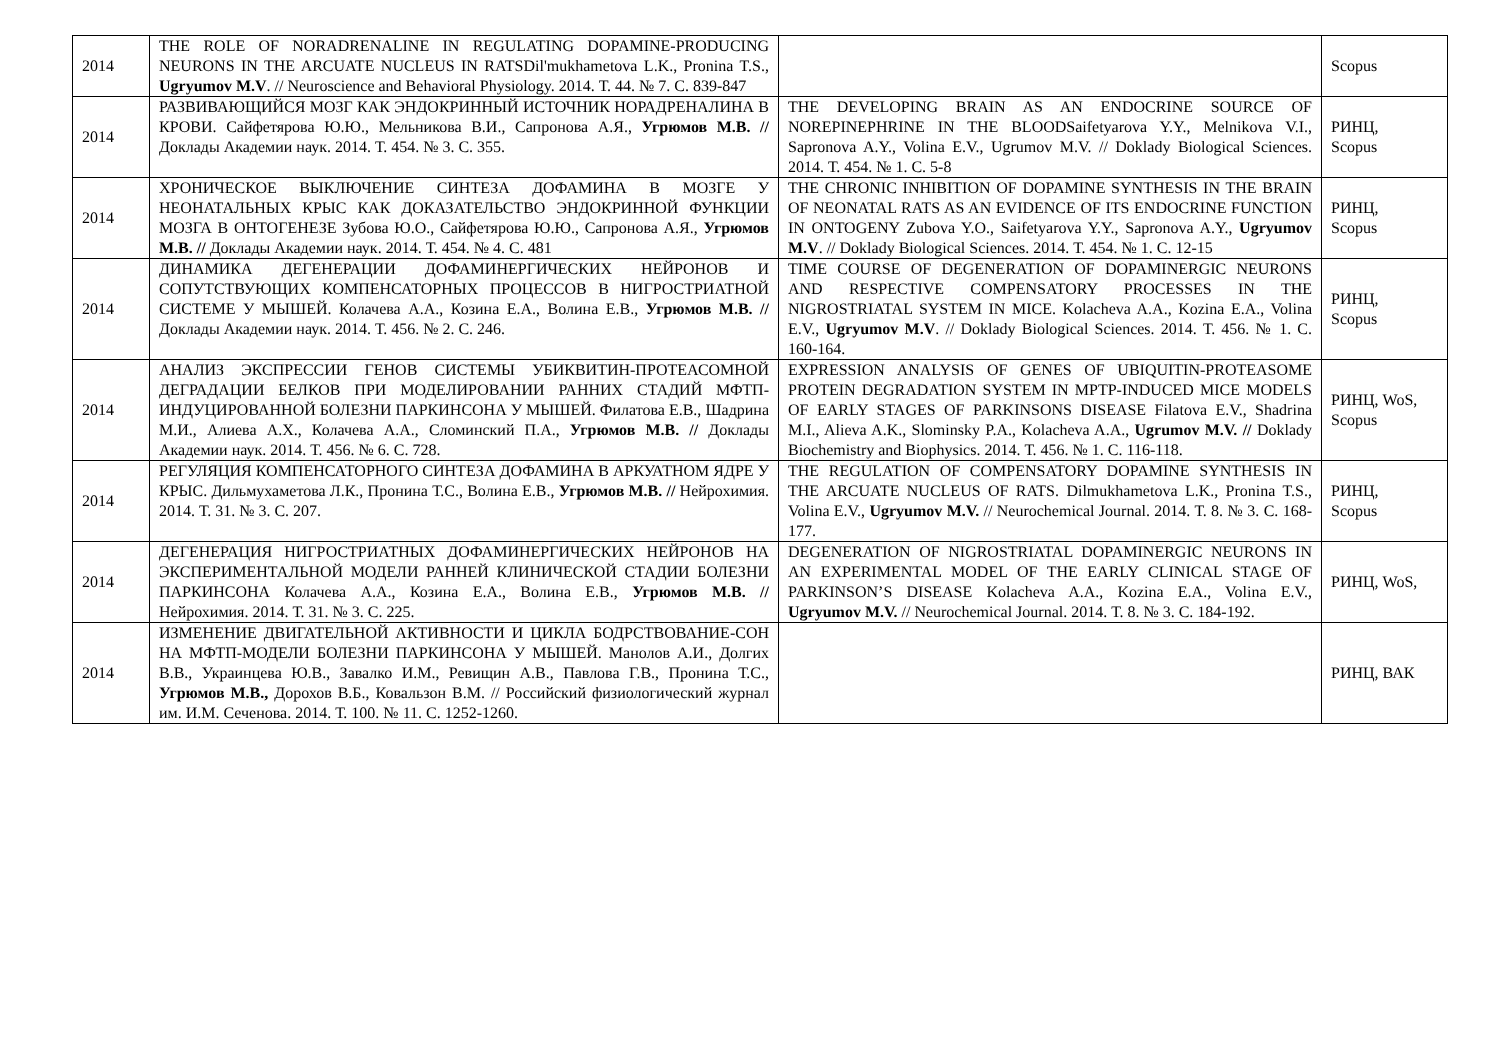| 2014 | THE ROLE OF NORADRENALINE IN REGULATING DOPAMINE-PRODUCING NEURONS IN THE ARCUATE NUCLEUS IN RATSDil'mukhametova L.K., Pronina T.S., Ugryumov M.V . // Neuroscience and Behavioral Physiology. 2014. Т. 44. № 7. С. 839-847 | | Scopus |
| 2014 | РАЗВИВАЮЩИЙСЯ МОЗГ КАК ЭНДОКРИННЫЙ ИСТОЧНИК НОРАДРЕНАЛИНА В КРОВИ. Сайфетярова Ю.Ю., Мельникова В.И., Сапронова А.Я., Угрюмов М.В. // Доклады Академии наук. 2014. Т. 454. № 3. С. 355. | THE DEVELOPING BRAIN AS AN ENDOCRINE SOURCE OF NOREPINEPHRINE IN THE BLOODSaifetyarova Y.Y., Melnikova V.I., Sapronova A.Y., Volina E.V., Ugrumov M.V. // Doklady Biological Sciences. 2014. Т. 454. № 1. С. 5-8 | РИНЦ, Scopus |
| 2014 | ХРОНИЧЕСКОЕ ВЫКЛЮЧЕНИЕ СИНТЕЗА ДОФАМИНА В МОЗГЕ У НЕОНАТАЛЬНЫХ КРЫС КАК ДОКАЗАТЕЛЬСТВО ЭНДОКРИННОЙ ФУНКЦИИ МОЗГА В ОНТОГЕНЕЗЕ Зубова Ю.О., Сайфетярова Ю.Ю., Сапронова А.Я., Угрюмов М.В. // Доклады Академии наук. 2014. Т. 454. № 4. С. 481 | THE CHRONIC INHIBITION OF DOPAMINE SYNTHESIS IN THE BRAIN OF NEONATAL RATS AS AN EVIDENCE OF ITS ENDOCRINE FUNCTION IN ONTOGENY Zubova Y.O., Saifetyarova Y.Y., Sapronova A.Y., Ugryumov M.V . // Doklady Biological Sciences. 2014. Т. 454. № 1. С. 12-15 | РИНЦ, Scopus |
| 2014 | ДИНАМИКА ДЕГЕНЕРАЦИИ ДОФАМИНЕРГИЧЕСКИХ НЕЙРОНОВ И СОПУТСТВУЮЩИХ КОМПЕНСАТОРНЫХ ПРОЦЕССОВ В НИГРОСТРИАТНОЙ СИСТЕМЕ У МЫШЕЙ. Колачева А.А., Козина Е.А., Волина Е.В., Угрюмов М.В. // Доклады Академии наук. 2014. Т. 456. № 2. С. 246. | TIME COURSE OF DEGENERATION OF DOPAMINERGIC NEURONS AND RESPECTIVE COMPENSATORY PROCESSES IN THE NIGROSTRIATAL SYSTEM IN MICE. Kolacheva A.A., Kozina E.A., Volina E.V., Ugryumov M.V . // Doklady Biological Sciences. 2014. Т. 456. № 1. С. 160-164. | РИНЦ, Scopus |
| 2014 | АНАЛИЗ ЭКСПРЕССИИ ГЕНОВ СИСТЕМЫ УБИКВИТИН-ПРОТЕАСОМНОЙ ДЕГРАДАЦИИ БЕЛКОВ ПРИ МОДЕЛИРОВАНИИ РАННИХ СТАДИЙ МФТП-ИНДУЦИРОВАННОЙ БОЛЕЗНИ ПАРКИНСОНА У МЫШЕЙ. Филатова Е.В., Шадрина М.И., Алиева А.Х., Колачева А.А., Сломинский П.А., Угрюмов М.В. // Доклады Академии наук. 2014. Т. 456. № 6. С. 728. | EXPRESSION ANALYSIS OF GENES OF UBIQUITIN-PROTEASOME PROTEIN DEGRADATION SYSTEM IN MPTP-INDUCED MICE MODELS OF EARLY STAGES OF PARKINSONS DISEASE Filatova E.V., Shadrina M.I., Alieva A.K., Slominsky P.A., Kolacheva A.A., Ugrumov M.V. // Doklady Biochemistry and Biophysics. 2014. Т. 456. № 1. С. 116-118. | РИНЦ, WoS, Scopus |
| 2014 | РЕГУЛЯЦИЯ КОМПЕНСАТОРНОГО СИНТЕЗА ДОФАМИНА В АРКУАТНОМ ЯДРЕ У КРЫС. Дильмухаметова Л.К., Пронина Т.С., Волина Е.В., Угрюмов М.В. // Нейрохимия. 2014. Т. 31. № 3. С. 207. | THE REGULATION OF COMPENSATORY DOPAMINE SYNTHESIS IN THE ARCUATE NUCLEUS OF RATS. Dilmukhametova L.K., Pronina T.S., Volina E.V., Ugryumov M.V. // Neurochemical Journal. 2014. Т. 8. № 3. С. 168-177. | РИНЦ, Scopus |
| 2014 | ДЕГЕНЕРАЦИЯ НИГРОСТРИАТНЫХ ДОФАМИНЕРГИЧЕСКИХ НЕЙРОНОВ НА ЭКСПЕРИМЕНТАЛЬНОЙ МОДЕЛИ РАННЕЙ КЛИНИЧЕСКОЙ СТАДИИ БОЛЕЗНИ ПАРКИНСОНА Колачева А.А., Козина Е.А., Волина Е.В., Угрюмов М.В. // Нейрохимия. 2014. Т. 31. № 3. С. 225. | DEGENERATION OF NIGROSTRIATAL DOPAMINERGIC NEURONS IN AN EXPERIMENTAL MODEL OF THE EARLY CLINICAL STAGE OF PARKINSON’S DISEASE Kolacheva A.A., Kozina E.A., Volina E.V., Ugryumov M.V. // Neurochemical Journal. 2014. Т. 8. № 3. С. 184-192. | РИНЦ, WoS, |
| 2014 | ИЗМЕНЕНИЕ ДВИГАТЕЛЬНОЙ АКТИВНОСТИ И ЦИКЛА БОДРСТВОВАНИЕ-СОН НА МФТП-МОДЕЛИ БОЛЕЗНИ ПАРКИНСОНА У МЫШЕЙ. Манолов А.И., Долгих В.В., Украинцева Ю.В., Завалко И.М., Ревищин А.В., Павлова Г.В., Пронина Т.С., Угрюмов М.В., Дорохов В.Б., Ковальзон В.М. // Российский физиологический журнал им. И.М. Сеченова. 2014. Т. 100. № 11. С. 1252-1260. | | РИНЦ, ВАК |